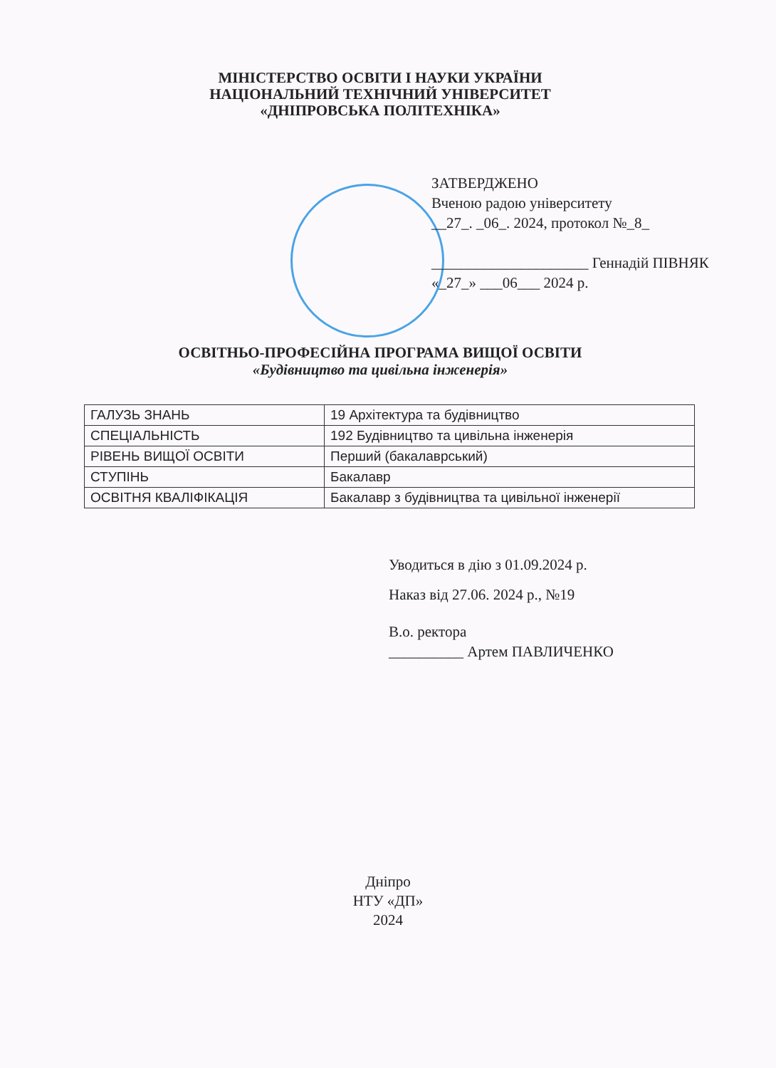МІНІСТЕРСТВО ОСВІТИ І НАУКИ УКРАЇНИ
НАЦІОНАЛЬНИЙ ТЕХНІЧНИЙ УНІВЕРСИТЕТ
«ДНІПРОВСЬКА ПОЛІТЕХНІКА»
ЗАТВЕРДЖЕНО
Вченою радою університету
__27_. _06_. 2024, протокол №_8_
_____________________ Геннадій ПІВНЯК
«_27_» ___06___ 2024 р.
ОСВІТНЬО-ПРОФЕСІЙНА ПРОГРАМА ВИЩОЇ ОСВІТИ
«Будівництво та цивільна інженерія»
| ГАЛУЗЬ ЗНАНЬ | 19 Архітектура та будівництво |
| СПЕЦІАЛЬНІСТЬ | 192 Будівництво та цивільна інженерія |
| РІВЕНЬ ВИЩОЇ ОСВІТИ | Перший (бакалаврський) |
| СТУПІНЬ | Бакалавр |
| ОСВІТНЯ КВАЛІФІКАЦІЯ | Бакалавр з будівництва та цивільної інженерії |
Уводиться в дію з 01.09.2024 р.
Наказ від 27.06. 2024 р., №19
В.о. ректора
__________ Артем ПАВЛИЧЕНКО
Дніпро
НТУ «ДП»
2024